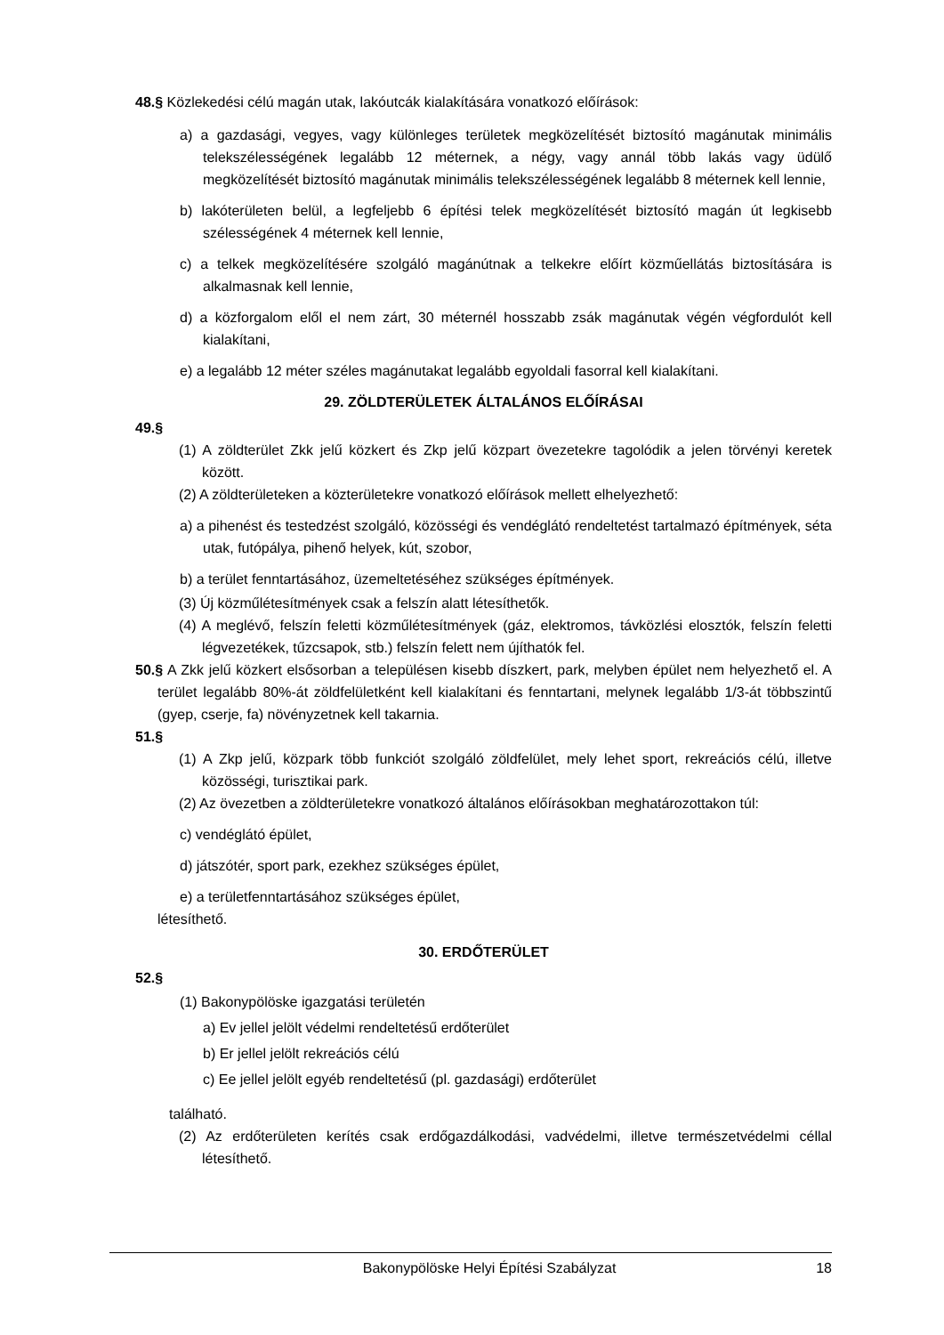48.§ Közlekedési célú magán utak, lakóutcák kialakítására vonatkozó előírások:
a) a gazdasági, vegyes, vagy különleges területek megközelítését biztosító magánutak minimális telekszélességének legalább 12 méternek, a négy, vagy annál több lakás vagy üdülő megközelítését biztosító magánutak minimális telekszélességének legalább 8 méternek kell lennie,
b) lakóterületen belül, a legfeljebb 6 építési telek megközelítését biztosító magán út legkisebb szélességének 4 méternek kell lennie,
c) a telkek megközelítésére szolgáló magánútnak a telkekre előírt közműellátás biztosítására is alkalmasnak kell lennie,
d) a közforgalom elől el nem zárt, 30 méternél hosszabb zsák magánutak végén végfordulót kell kialakítani,
e) a legalább 12 méter széles magánutakat legalább egyoldali fasorral kell kialakítani.
29. ZÖLDTERÜLETEK ÁLTALÁNOS ELŐÍRÁSAI
49.§
(1) A zöldterület Zkk jelű közkert és Zkp jelű közpart övezetekre tagolódik a jelen törvényi keretek között.
(2) A zöldterületeken a közterületekre vonatkozó előírások mellett elhelyezhető:
a) a pihenést és testedzést szolgáló, közösségi és vendéglátó rendeltetést tartalmazó építmények, séta utak, futópálya, pihenő helyek, kút, szobor,
b) a terület fenntartásához, üzemeltetéséhez szükséges építmények.
(3) Új közműlétesítmények csak a felszín alatt létesíthetők.
(4) A meglévő, felszín feletti közműlétesítmények (gáz, elektromos, távközlési elosztók, felszín feletti légvezetékek, tűzcsapok, stb.) felszín felett nem újíthatók fel.
50.§ A Zkk jelű közkert elsősorban a településen kisebb díszkert, park, melyben épület nem helyezhető el. A terület legalább 80%-át zöldfelületként kell kialakítani és fenntartani, melynek legalább 1/3-át többszintű (gyep, cserje, fa) növényzetnek kell takarnia.
51.§
(1) A Zkp jelű, közpark több funkciót szolgáló zöldfelület, mely lehet sport, rekreációs célú, illetve közösségi, turisztikai park.
(2) Az övezetben a zöldterületekre vonatkozó általános előírásokban meghatározottakon túl:
c) vendéglátó épület,
d) játszótér, sport park, ezekhez szükséges épület,
e) a területfenntartásához szükséges épület,
létesíthető.
30. ERDŐTERÜLET
52.§
(1) Bakonypölöske igazgatási területén
a) Ev jellel jelölt védelmi rendeltetésű erdőterület
b) Er jellel jelölt rekreációs célú
c) Ee jellel jelölt egyéb rendeltetésű (pl. gazdasági) erdőterület
található.
(2) Az erdőterületen kerítés csak erdőgazdálkodási, vadvédelmi, illetve természetvédelmi céllal létesíthető.
Bakonypölöske Helyi Építési Szabályzat 18